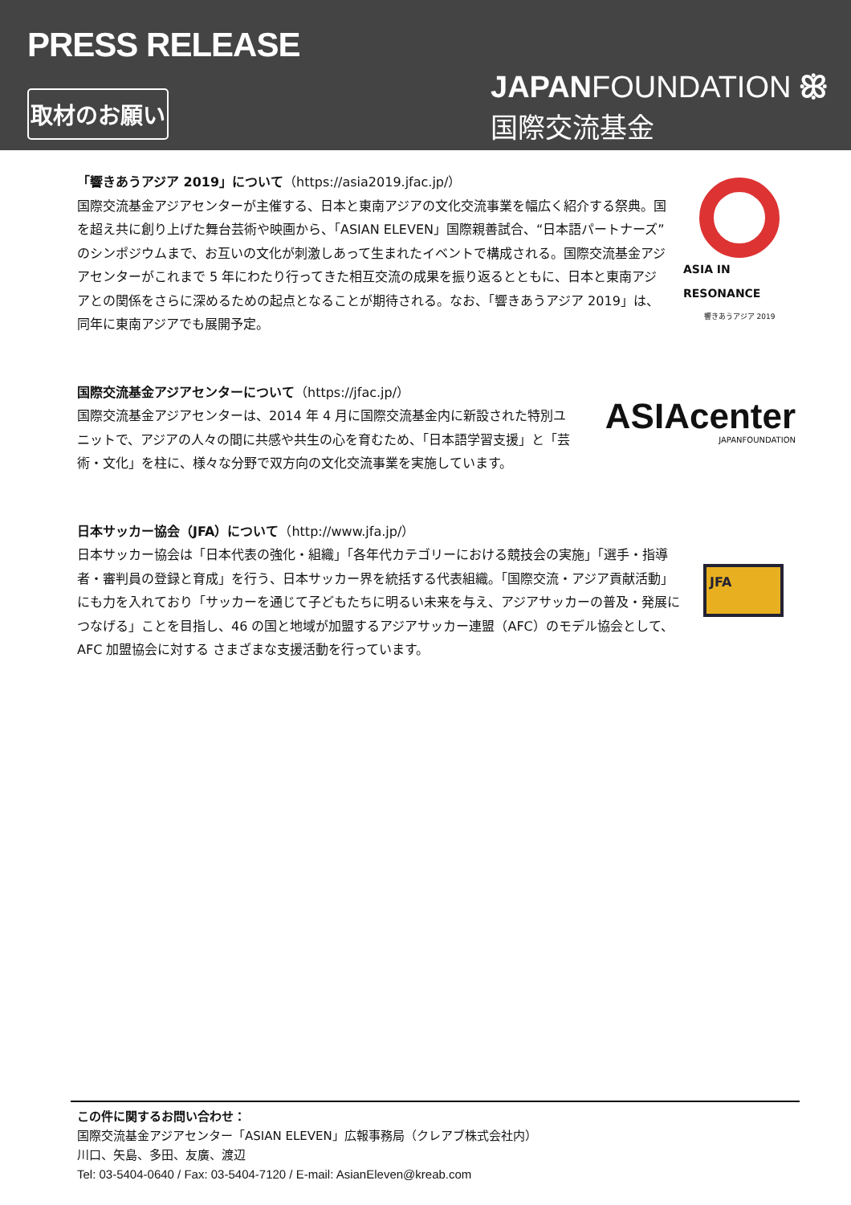PRESS RELEASE
取材のお願い
JAPANFOUNDATION ꕥ
国際交流基金
「響きあうアジア 2019」について（https://asia2019.jfac.jp/）
国際交流基金アジアセンターが主催する、日本と東南アジアの文化交流事業を幅広く紹介する祭典。国を超え共に創り上げた舞台芸術や映画から、「ASIAN ELEVEN」国際親善試合、“日本語パートナーズ”のシンポジウムまで、お互いの文化が刺激しあって生まれたイベントで構成される。国際交流基金アジアセンターがこれまで 5 年にわたり行ってきた相互交流の成果を振り返るとともに、日本と東南アジアとの関係をさらに深めるための起点となることが期待される。なお、「響きあうアジア 2019」は、同年に東南アジアでも展開予定。
ASIA IN RESONANCE
響きあうアジア 2019
国際交流基金アジアセンターについて（https://jfac.jp/）
国際交流基金アジアセンターは、2014 年 4 月に国際交流基金内に新設された特別ユニットで、アジアの人々の間に共感や共生の心を育むため、「日本語学習支援」と「芸術・文化」を柱に、様々な分野で双方向の文化交流事業を実施しています。
ASIAcenter
JAPANFOUNDATION
日本サッカー協会（JFA）について（http://www.jfa.jp/）
日本サッカー協会は「日本代表の強化・組織」「各年代カテゴリーにおける競技会の実施」「選手・指導者・審判員の登録と育成」を行う、日本サッカー界を統括する代表組織。「国際交流・アジア貢献活動」にも力を入れており「サッカーを通じて子どもたちに明るい未来を与え、アジアサッカーの普及・発展につなげる」ことを目指し、46 の国と地域が加盟するアジアサッカー連盟（AFC）のモデル協会として、AFC 加盟協会に対する さまざまな支援活動を行っています。
JFA
この件に関するお問い合わせ：
国際交流基金アジアセンター「ASIAN ELEVEN」広報事務局（クレアブ株式会社内）
川口、矢島、多田、友廣、渡辺
Tel: 03-5404-0640 / Fax: 03-5404-7120 / E-mail: AsianEleven@kreab.com